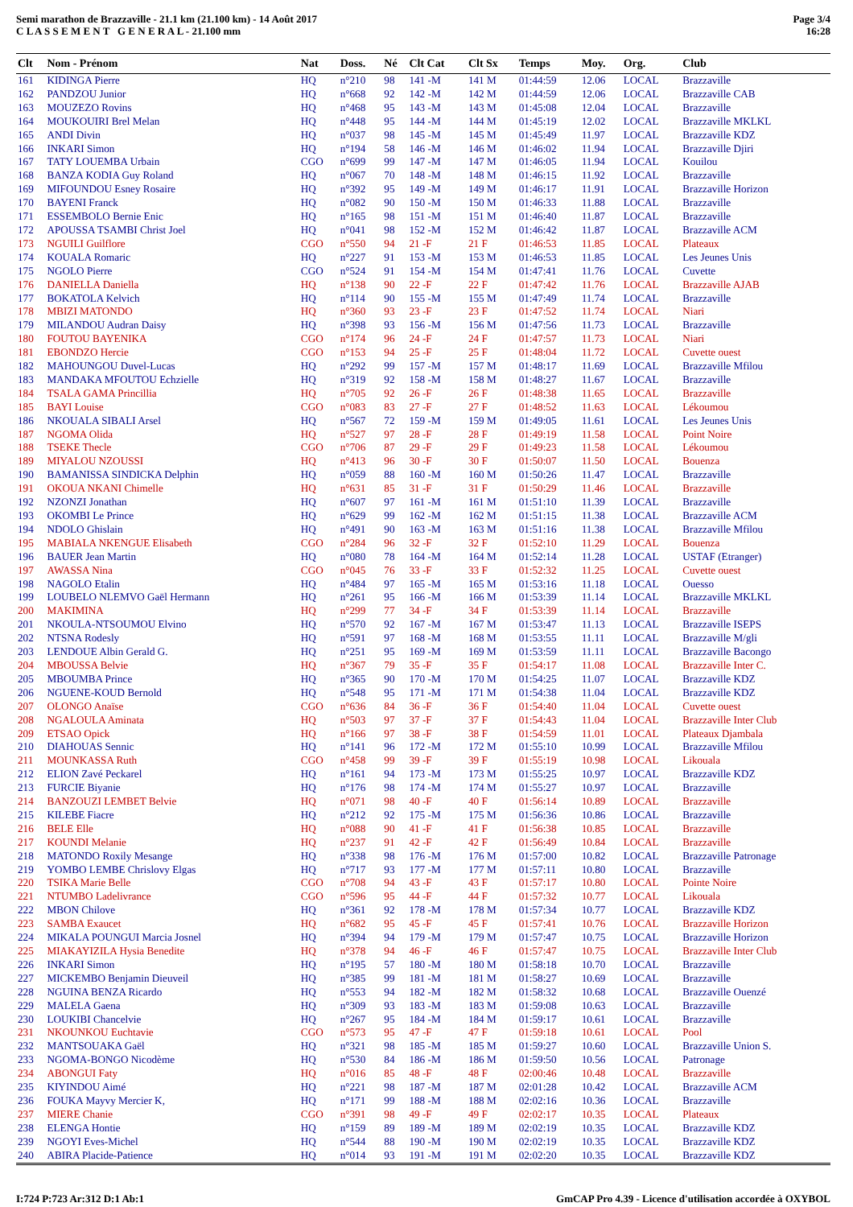Semi marathon de Brazzaville - 21.1 km (21.100 km) - 14 Août 2017
C L A S S E M E N T G E N E R A L - 21.100 mm
Page 3/4
16:28
| Clt | Nom - Prénom | Nat | Doss. | Né | Clt Cat | Clt Sx | Temps | Moy. | Org. | Club |
| --- | --- | --- | --- | --- | --- | --- | --- | --- | --- | --- |
| 161 | KIDINGA Pierre | HQ | n°210 | 98 | 141 -M | 141 M | 01:44:59 | 12.06 | LOCAL | Brazzaville |
| 162 | PANDZOU Junior | HQ | n°668 | 92 | 142 -M | 142 M | 01:44:59 | 12.06 | LOCAL | Brazzaville CAB |
| 163 | MOUZEZO Rovins | HQ | n°468 | 95 | 143 -M | 143 M | 01:45:08 | 12.04 | LOCAL | Brazzaville |
| 164 | MOUKOUIRI Brel Melan | HQ | n°448 | 95 | 144 -M | 144 M | 01:45:19 | 12.02 | LOCAL | Brazzaville MKLKL |
| 165 | ANDI Divin | HQ | n°037 | 98 | 145 -M | 145 M | 01:45:49 | 11.97 | LOCAL | Brazzaville KDZ |
| 166 | INKARI Simon | HQ | n°194 | 58 | 146 -M | 146 M | 01:46:02 | 11.94 | LOCAL | Brazzaville Djiri |
| 167 | TATY LOUEMBA Urbain | CGO | n°699 | 99 | 147 -M | 147 M | 01:46:05 | 11.94 | LOCAL | Kouilou |
| 168 | BANZA KODIA Guy Roland | HQ | n°067 | 70 | 148 -M | 148 M | 01:46:15 | 11.92 | LOCAL | Brazzaville |
| 169 | MIFOUNDOU Esney Rosaire | HQ | n°392 | 95 | 149 -M | 149 M | 01:46:17 | 11.91 | LOCAL | Brazzaville Horizon |
| 170 | BAYENI Franck | HQ | n°082 | 90 | 150 -M | 150 M | 01:46:33 | 11.88 | LOCAL | Brazzaville |
| 171 | ESSEMBOLO Bernie Enic | HQ | n°165 | 98 | 151 -M | 151 M | 01:46:40 | 11.87 | LOCAL | Brazzaville |
| 172 | APOUSSA TSAMBI Christ Joel | HQ | n°041 | 98 | 152 -M | 152 M | 01:46:42 | 11.87 | LOCAL | Brazzaville ACM |
| 173 | NGUILI Guilflore | CGO | n°550 | 94 | 21 -F | 21 F | 01:46:53 | 11.85 | LOCAL | Plateaux |
| 174 | KOUALA Romaric | HQ | n°227 | 91 | 153 -M | 153 M | 01:46:53 | 11.85 | LOCAL | Les Jeunes Unis |
| 175 | NGOLO Pierre | CGO | n°524 | 91 | 154 -M | 154 M | 01:47:41 | 11.76 | LOCAL | Cuvette |
| 176 | DANIELLA Daniella | HQ | n°138 | 90 | 22 -F | 22 F | 01:47:42 | 11.76 | LOCAL | Brazzaville AJAB |
| 177 | BOKATOLA Kelvich | HQ | n°114 | 90 | 155 -M | 155 M | 01:47:49 | 11.74 | LOCAL | Brazzaville |
| 178 | MBIZI MATONDO | HQ | n°360 | 93 | 23 -F | 23 F | 01:47:52 | 11.74 | LOCAL | Niari |
| 179 | MILANDOU Audran Daisy | HQ | n°398 | 93 | 156 -M | 156 M | 01:47:56 | 11.73 | LOCAL | Brazzaville |
| 180 | FOUTOU BAYENIKA | CGO | n°174 | 96 | 24 -F | 24 F | 01:47:57 | 11.73 | LOCAL | Niari |
| 181 | EBONDZO Hercie | CGO | n°153 | 94 | 25 -F | 25 F | 01:48:04 | 11.72 | LOCAL | Cuvette ouest |
| 182 | MAHOUNGOU Duvel-Lucas | HQ | n°292 | 99 | 157 -M | 157 M | 01:48:17 | 11.69 | LOCAL | Brazzaville Mfilou |
| 183 | MANDAKA MFOUTOU Echzielle | HQ | n°319 | 92 | 158 -M | 158 M | 01:48:27 | 11.67 | LOCAL | Brazzaville |
| 184 | TSALA GAMA Princillia | HQ | n°705 | 92 | 26 -F | 26 F | 01:48:38 | 11.65 | LOCAL | Brazzaville |
| 185 | BAYI Louise | CGO | n°083 | 83 | 27 -F | 27 F | 01:48:52 | 11.63 | LOCAL | Lékoumou |
| 186 | NKOUALA SIBALI Arsel | HQ | n°567 | 72 | 159 -M | 159 M | 01:49:05 | 11.61 | LOCAL | Les Jeunes Unis |
| 187 | NGOMA Olida | HQ | n°527 | 97 | 28 -F | 28 F | 01:49:19 | 11.58 | LOCAL | Point Noire |
| 188 | TSEKE Thecle | CGO | n°706 | 87 | 29 -F | 29 F | 01:49:23 | 11.58 | LOCAL | Lékoumou |
| 189 | MIYALOU NZOUSSI | HQ | n°413 | 96 | 30 -F | 30 F | 01:50:07 | 11.50 | LOCAL | Bouenza |
| 190 | BAMANISSA SINDICKA Delphin | HQ | n°059 | 88 | 160 -M | 160 M | 01:50:26 | 11.47 | LOCAL | Brazzaville |
| 191 | OKOUA NKANI Chimelle | HQ | n°631 | 85 | 31 -F | 31 F | 01:50:29 | 11.46 | LOCAL | Brazzaville |
| 192 | NZONZI Jonathan | HQ | n°607 | 97 | 161 -M | 161 M | 01:51:10 | 11.39 | LOCAL | Brazzaville |
| 193 | OKOMBI Le Prince | HQ | n°629 | 99 | 162 -M | 162 M | 01:51:15 | 11.38 | LOCAL | Brazzaville ACM |
| 194 | NDOLO Ghislain | HQ | n°491 | 90 | 163 -M | 163 M | 01:51:16 | 11.38 | LOCAL | Brazzaville Mfilou |
| 195 | MABIALA NKENGUE Elisabeth | CGO | n°284 | 96 | 32 -F | 32 F | 01:52:10 | 11.29 | LOCAL | Bouenza |
| 196 | BAUER Jean Martin | HQ | n°080 | 78 | 164 -M | 164 M | 01:52:14 | 11.28 | LOCAL | USTAF (Etranger) |
| 197 | AWASSA Nina | CGO | n°045 | 76 | 33 -F | 33 F | 01:52:32 | 11.25 | LOCAL | Cuvette ouest |
| 198 | NAGOLO Etalin | HQ | n°484 | 97 | 165 -M | 165 M | 01:53:16 | 11.18 | LOCAL | Ouesso |
| 199 | LOUBELO NLEMVO Gaël Hermann | HQ | n°261 | 95 | 166 -M | 166 M | 01:53:39 | 11.14 | LOCAL | Brazzaville MKLKL |
| 200 | MAKIMINA | HQ | n°299 | 77 | 34 -F | 34 F | 01:53:39 | 11.14 | LOCAL | Brazzaville |
| 201 | NKOULA-NTSOUMOU Elvino | HQ | n°570 | 92 | 167 -M | 167 M | 01:53:47 | 11.13 | LOCAL | Brazzaville ISEPS |
| 202 | NTSNA Rodesly | HQ | n°591 | 97 | 168 -M | 168 M | 01:53:55 | 11.11 | LOCAL | Brazzaville M/gli |
| 203 | LENDOUE Albin Gerald G. | HQ | n°251 | 95 | 169 -M | 169 M | 01:53:59 | 11.11 | LOCAL | Brazzaville Bacongo |
| 204 | MBOUSSA Belvie | HQ | n°367 | 79 | 35 -F | 35 F | 01:54:17 | 11.08 | LOCAL | Brazzaville Inter C. |
| 205 | MBOUMBA Prince | HQ | n°365 | 90 | 170 -M | 170 M | 01:54:25 | 11.07 | LOCAL | Brazzaville KDZ |
| 206 | NGUENE-KOUD Bernold | HQ | n°548 | 95 | 171 -M | 171 M | 01:54:38 | 11.04 | LOCAL | Brazzaville KDZ |
| 207 | OLONGO Anaïse | CGO | n°636 | 84 | 36 -F | 36 F | 01:54:40 | 11.04 | LOCAL | Cuvette ouest |
| 208 | NGALOULA Aminata | HQ | n°503 | 97 | 37 -F | 37 F | 01:54:43 | 11.04 | LOCAL | Brazzaville Inter Club |
| 209 | ETSAO Opick | HQ | n°166 | 97 | 38 -F | 38 F | 01:54:59 | 11.01 | LOCAL | Plateaux Djambala |
| 210 | DIAHOUAS Sennic | HQ | n°141 | 96 | 172 -M | 172 M | 01:55:10 | 10.99 | LOCAL | Brazzaville Mfilou |
| 211 | MOUNKASSA Ruth | CGO | n°458 | 99 | 39 -F | 39 F | 01:55:19 | 10.98 | LOCAL | Likouala |
| 212 | ELION Zavé Peckarel | HQ | n°161 | 94 | 173 -M | 173 M | 01:55:25 | 10.97 | LOCAL | Brazzaville KDZ |
| 213 | FURCIE Biyanie | HQ | n°176 | 98 | 174 -M | 174 M | 01:55:27 | 10.97 | LOCAL | Brazzaville |
| 214 | BANZOUZI LEMBET Belvie | HQ | n°071 | 98 | 40 -F | 40 F | 01:56:14 | 10.89 | LOCAL | Brazzaville |
| 215 | KILEBE Fiacre | HQ | n°212 | 92 | 175 -M | 175 M | 01:56:36 | 10.86 | LOCAL | Brazzaville |
| 216 | BELE Elle | HQ | n°088 | 90 | 41 -F | 41 F | 01:56:38 | 10.85 | LOCAL | Brazzaville |
| 217 | KOUNDI Melanie | HQ | n°237 | 91 | 42 -F | 42 F | 01:56:49 | 10.84 | LOCAL | Brazzaville |
| 218 | MATONDO Roxily Mesange | HQ | n°338 | 98 | 176 -M | 176 M | 01:57:00 | 10.82 | LOCAL | Brazzaville Patronage |
| 219 | YOMBO LEMBE Chrislovy Elgas | HQ | n°717 | 93 | 177 -M | 177 M | 01:57:11 | 10.80 | LOCAL | Brazzaville |
| 220 | TSIKA Marie Belle | CGO | n°708 | 94 | 43 -F | 43 F | 01:57:17 | 10.80 | LOCAL | Pointe Noire |
| 221 | NTUMBO Ladelivrance | CGO | n°596 | 95 | 44 -F | 44 F | 01:57:32 | 10.77 | LOCAL | Likouala |
| 222 | MBON Chilove | HQ | n°361 | 92 | 178 -M | 178 M | 01:57:34 | 10.77 | LOCAL | Brazzaville KDZ |
| 223 | SAMBA Exaucet | HQ | n°682 | 95 | 45 -F | 45 F | 01:57:41 | 10.76 | LOCAL | Brazzaville Horizon |
| 224 | MIKALA POUNGUI Marcia Josnel | HQ | n°394 | 94 | 179 -M | 179 M | 01:57:47 | 10.75 | LOCAL | Brazzaville Horizon |
| 225 | MIAKAYIZILA Hysia Benedite | HQ | n°378 | 94 | 46 -F | 46 F | 01:57:47 | 10.75 | LOCAL | Brazzaville Inter Club |
| 226 | INKARI Simon | HQ | n°195 | 57 | 180 -M | 180 M | 01:58:18 | 10.70 | LOCAL | Brazzaville |
| 227 | MICKEMBO Benjamin Dieuveil | HQ | n°385 | 99 | 181 -M | 181 M | 01:58:27 | 10.69 | LOCAL | Brazzaville |
| 228 | NGUINA BENZA Ricardo | HQ | n°553 | 94 | 182 -M | 182 M | 01:58:32 | 10.68 | LOCAL | Brazzaville Ouenzé |
| 229 | MALELA Gaena | HQ | n°309 | 93 | 183 -M | 183 M | 01:59:08 | 10.63 | LOCAL | Brazzaville |
| 230 | LOUKIBI Chancelvie | HQ | n°267 | 95 | 184 -M | 184 M | 01:59:17 | 10.61 | LOCAL | Brazzaville |
| 231 | NKOUNKOU Euchtavie | CGO | n°573 | 95 | 47 -F | 47 F | 01:59:18 | 10.61 | LOCAL | Pool |
| 232 | MANTSOUAKA Gaël | HQ | n°321 | 98 | 185 -M | 185 M | 01:59:27 | 10.60 | LOCAL | Brazzaville Union S. |
| 233 | NGOMA-BONGO Nicodème | HQ | n°530 | 84 | 186 -M | 186 M | 01:59:50 | 10.56 | LOCAL | Patronage |
| 234 | ABONGUI Faty | HQ | n°016 | 85 | 48 -F | 48 F | 02:00:46 | 10.48 | LOCAL | Brazzaville |
| 235 | KIYINDOU Aimé | HQ | n°221 | 98 | 187 -M | 187 M | 02:01:28 | 10.42 | LOCAL | Brazzaville ACM |
| 236 | FOUKA Mayvy Mercier K, | HQ | n°171 | 99 | 188 -M | 188 M | 02:02:16 | 10.36 | LOCAL | Brazzaville |
| 237 | MIERE Chanie | CGO | n°391 | 98 | 49 -F | 49 F | 02:02:17 | 10.35 | LOCAL | Plateaux |
| 238 | ELENGA Hontie | HQ | n°159 | 89 | 189 -M | 189 M | 02:02:19 | 10.35 | LOCAL | Brazzaville KDZ |
| 239 | NGOYI Eves-Michel | HQ | n°544 | 88 | 190 -M | 190 M | 02:02:19 | 10.35 | LOCAL | Brazzaville KDZ |
| 240 | ABIRA Placide-Patience | HQ | n°014 | 93 | 191 -M | 191 M | 02:02:20 | 10.35 | LOCAL | Brazzaville KDZ |
I:724 P:723 Ar:312 D:1 Ab:1 GmCAP Pro 4.39 - Licence d'utilisation accordée à OXYBOL